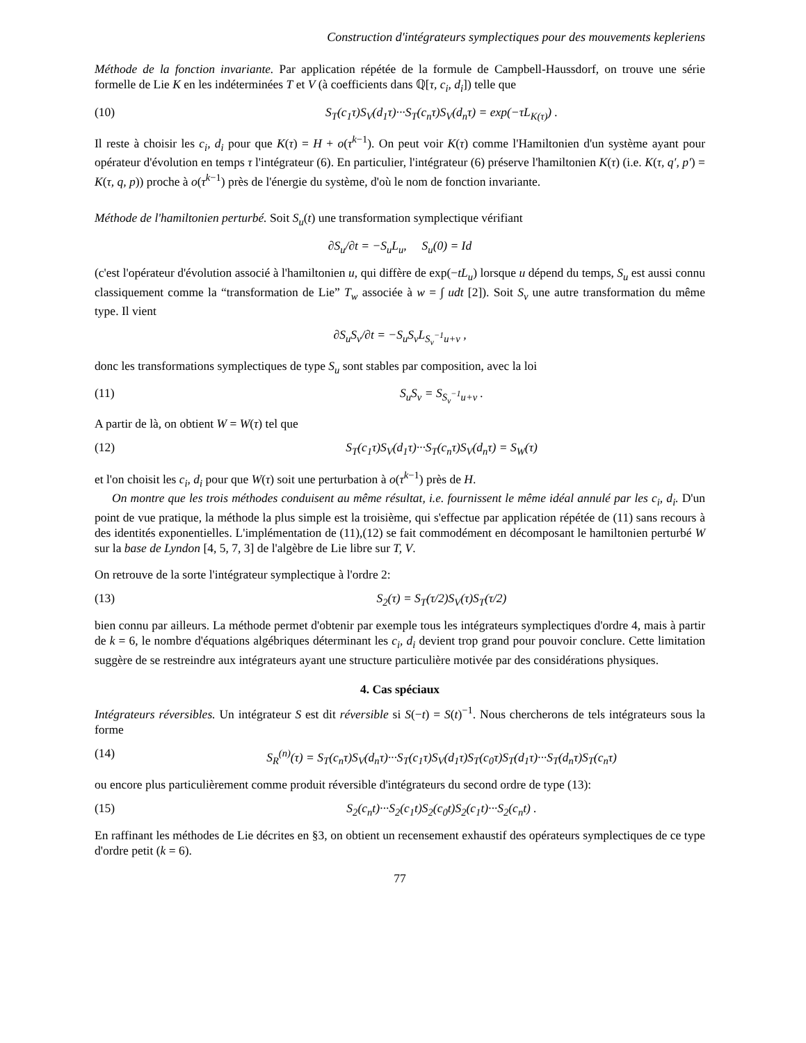Construction d'intégrateurs symplectiques pour des mouvements kepleriens
Méthode de la fonction invariante. Par application répétée de la formule de Campbell-Haussdorf, on trouve une série formelle de Lie K en les indéterminées T et V (à coefficients dans ℚ[τ, c<sub>i</sub>, d<sub>i</sub>]) telle que
(10) S<sub>T</sub>(c<sub>1</sub>τ)S<sub>V</sub>(d<sub>1</sub>τ)···S<sub>T</sub>(c<sub>n</sub>τ)S<sub>V</sub>(d<sub>n</sub>τ) = exp(−τL<sub>K(τ)</sub>) .
Il reste à choisir les c<sub>i</sub>, d<sub>i</sub> pour que K(τ) = H + o(τ<sup>k−1</sup>). On peut voir K(τ) comme l'Hamiltonien d'un système ayant pour opérateur d'évolution en temps τ l'intégrateur (6). En particulier, l'intégrateur (6) préserve l'hamiltonien K(τ) (i.e. K(τ, q′, p′) = K(τ, q, p)) proche à o(τ<sup>k−1</sup>) près de l'énergie du système, d'où le nom de fonction invariante.
Méthode de l'hamiltonien perturbé. Soit S<sub>u</sub>(t) une transformation symplectique vérifiant
∂S<sub>u</sub>/∂t = −S<sub>u</sub>L<sub>u</sub>, S<sub>u</sub>(0) = Id
(c'est l'opérateur d'évolution associé à l'hamiltonien u, qui diffère de exp(−tL<sub>u</sub>) lorsque u dépend du temps, S<sub>u</sub> est aussi connu classiquement comme la “transformation de Lie” T<sub>w</sub> associée à w = ∫ udt [2]). Soit S<sub>v</sub> une autre transformation du même type. Il vient
∂S<sub>u</sub>S<sub>v</sub>/∂t = −S<sub>u</sub>S<sub>v</sub>L<sub>S<sub>v</sub><sup>−1</sup>u+v</sub> ,
donc les transformations symplectiques de type S<sub>u</sub> sont stables par composition, avec la loi
(11) S<sub>u</sub>S<sub>v</sub> = S<sub>S<sub>v</sub><sup>−1</sup>u+v</sub> .
A partir de là, on obtient W = W(τ) tel que
(12) S<sub>T</sub>(c<sub>1</sub>τ)S<sub>V</sub>(d<sub>1</sub>τ)···S<sub>T</sub>(c<sub>n</sub>τ)S<sub>V</sub>(d<sub>n</sub>τ) = S<sub>W</sub>(τ)
et l'on choisit les c<sub>i</sub>, d<sub>i</sub> pour que W(τ) soit une perturbation à o(τ<sup>k−1</sup>) près de H.
On montre que les trois méthodes conduisent au même résultat, i.e. fournissent le même idéal annulé par les c<sub>i</sub>, d<sub>i</sub>. D'un point de vue pratique, la méthode la plus simple est la troisième, qui s'effectue par application répétée de (11) sans recours à des identités exponentielles. L'implémentation de (11),(12) se fait commodément en décomposant le hamiltonien perturbé W sur la base de Lyndon [4, 5, 7, 3] de l'algèbre de Lie libre sur T, V.
On retrouve de la sorte l'intégrateur symplectique à l'ordre 2:
(13) S<sub>2</sub>(τ) = S<sub>T</sub>(τ/2)S<sub>V</sub>(τ)S<sub>T</sub>(τ/2)
bien connu par ailleurs. La méthode permet d'obtenir par exemple tous les intégrateurs symplectiques d'ordre 4, mais à partir de k = 6, le nombre d'équations algébriques déterminant les c<sub>i</sub>, d<sub>i</sub> devient trop grand pour pouvoir conclure. Cette limitation suggère de se restreindre aux intégrateurs ayant une structure particulière motivée par des considérations physiques.
4. Cas spéciaux
Intégrateurs réversibles. Un intégrateur S est dit réversible si S(−t) = S(t)<sup>−1</sup>. Nous chercherons de tels intégrateurs sous la forme
(14) S<sub>R</sub><sup>(n)</sup>(τ) = S<sub>T</sub>(c<sub>n</sub>τ)S<sub>V</sub>(d<sub>n</sub>τ)···S<sub>T</sub>(c<sub>1</sub>τ)S<sub>V</sub>(d<sub>1</sub>τ)S<sub>T</sub>(c<sub>0</sub>τ)S<sub>T</sub>(d<sub>1</sub>τ)···S<sub>T</sub>(d<sub>n</sub>τ)S<sub>T</sub>(c<sub>n</sub>τ)
ou encore plus particulièrement comme produit réversible d'intégrateurs du second ordre de type (13):
(15) S<sub>2</sub>(c<sub>n</sub>t)···S<sub>2</sub>(c<sub>1</sub>t)S<sub>2</sub>(c<sub>0</sub>t)S<sub>2</sub>(c<sub>1</sub>t)···S<sub>2</sub>(c<sub>n</sub>t) .
En raffinant les méthodes de Lie décrites en §3, on obtient un recensement exhaustif des opérateurs symplectiques de ce type d'ordre petit (k = 6).
77